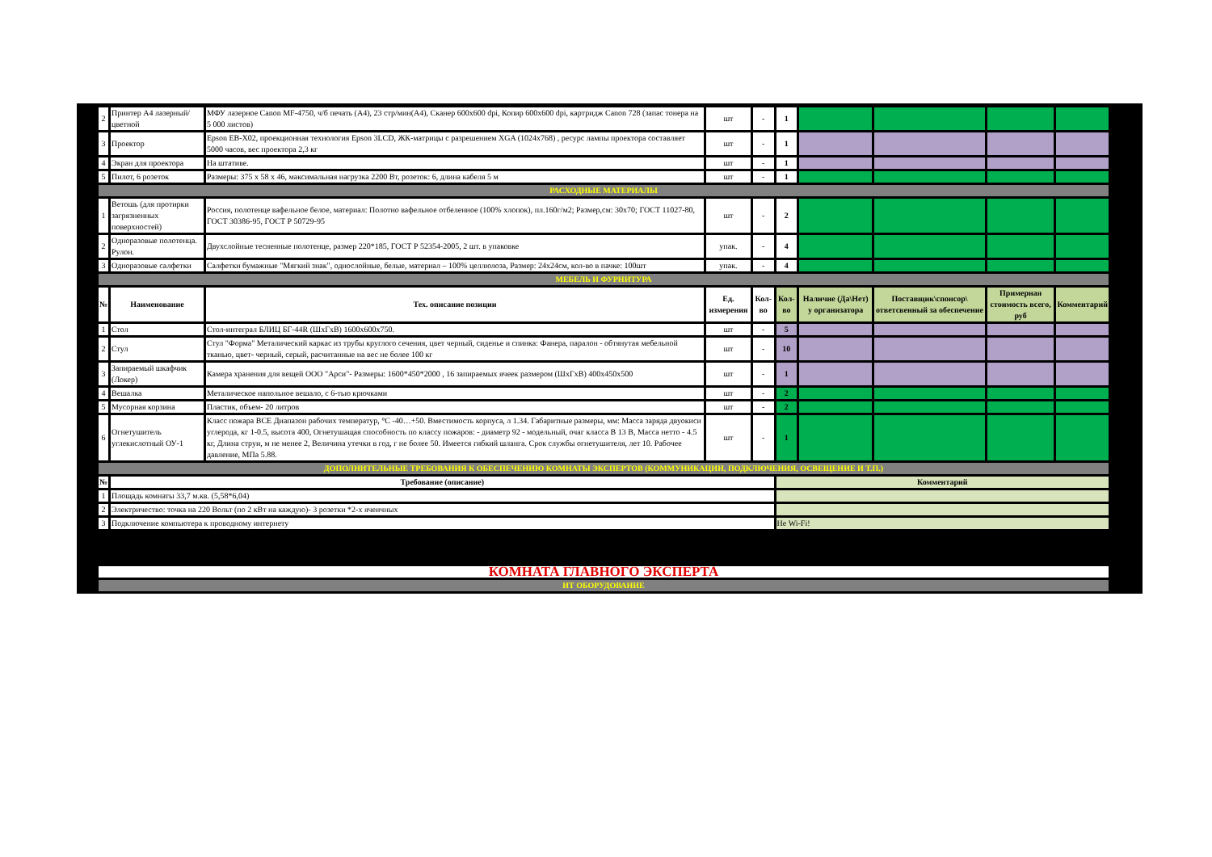| 2 | Принтер А4 лазерный/цветной | МФУ лазерное Canon MF-4750, ч/б печать (А4), 23 стр/мин(А4), Сканер 600x600 dpi, Копир 600x600 dpi, картридж Canon 728 (запас тонера на 5 000 листов) | шт | - | 1 | | | | |
| 3 | Проектор | Epson EB-X02, проекционная технология Epson 3LCD, ЖК-матрицы с разрешением XGA (1024x768) , ресурс лампы проектора составляет 5000 часов, вес проектора 2,3 кг | шт | - | 1 | | | | |
| 4 | Экран для проектора | На штативе. | шт | - | 1 | | | | |
| 5 | Пилот, 6 розеток | Размеры: 375 x 58 x 46, максимальная нагрузка 2200 Вт, розеток: 6, длина кабеля 5 м | шт | - | 1 | | | | |
| РАСХОДНЫЕ МАТЕРИАЛЫ | | | | | | | | | |
| 1 | Ветошь (для протирки загрязненных поверхностей) | Россия, полотенце вафельное белое, материал: Полотно вафельное отбеленное (100% хлопок), пл.160г/м2; Размер,см: 30х70; ГОСТ 11027-80, ГОСТ 30386-95, ГОСТ Р 50729-95 | шт | - | 2 | | | | |
| 2 | Одноразовые полотенца. Рулон. | Двухслойные тесненные полотенце, размер 220*185, ГОСТ Р 52354-2005, 2 шт. в упаковке | упак. | - | 4 | | | | |
| 3 | Одноразовые салфетки | Салфетки бумажные "Мягкий знак", однослойные, белые, материал – 100% целлюлоза, Размер: 24х24см, кол-во в пачке: 100шт | упак. | - | 4 | | | | |
| МЕБЕЛЬ И ФУРНИТУРА | | | | | | | | | |
| № | Наименование | Тех. описание позиции | Ед. измерения | Кол-во | Кол-во | Наличие (Да\Нет) у организатора | Поставщик\спонсор\ ответсвенный за обеспечение | Примерная стоимость всего, руб | Комментарий |
| 1 | Стол | Стол-интеграл БЛИЦ БГ-44R (ШхГхВ) 1600х600х750. | шт | - | 5 | | | | |
| 2 | Стул | Стул "Форма" Металический каркас из трубы круглого сечения, цвет черный, сиденье и спинка: Фанера, паралон - обтянутая мебельной тканью, цвет- черный, серый, расчитанные на вес не более 100 кг | шт | - | 10 | | | | |
| 3 | Запираемый шкафчик (Локер) | Камера хранения для вещей ООО "Арси"- Размеры: 1600*450*2000 , 16 запираемых ячеек размером (ШхГхВ) 400х450х500 | шт | - | 1 | | | | |
| 4 | Вешалка | Металическое напольное вешало, с 6-тью крючками | шт | - | 2 | | | | |
| 5 | Мусорная корзина | Пластик, объем- 20 литров | шт | - | 2 | | | | |
| 6 | Огнетушитель углекислотный ОУ-1 | Класс пожара ВСЕ Диапазон рабочих температур, °С -40…+50. Вместимость корпуса, л 1.34. Габаритные размеры, мм: Масса заряда двуокиси углерода, кг 1-0.5, высота 400, Огнетушащая способность по классу пожаров: - диаметр 92 - модельный, очаг класса В 13 В, Масса нетто - 4.5 кг, Длина струи, м не менее 2, Величина утечки в год, г не более 50. Имеется гибкий шланга. Срок службы огнетушителя, лет 10. Рабочее давление, МПа 5.88. | шт | - | 1 | | | | |
| ДОПОЛНИТЕЛЬНЫЕ ТРЕБОВАНИЯ К ОБЕСПЕЧЕНИЮ КОМНАТЫ ЭКСПЕРТОВ (КОММУНИКАЦИИ, ПОДКЛЮЧЕНИЯ, ОСВЕЩЕНИЕ И Т.П.) | | | | | | | | | |
| № | Требование (описание) | | | | Комментарий | | | | |
| 1 | Площадь комнаты 33,7 м.кв. (5,58*6,04) | | | | | | | | |
| 2 | Электричество: точка на 220 Вольт (по 2 кВт на каждую)- 3 розетки *2-х ячеичных | | | | | | | | |
| 3 | Подключение компьютера к проводному интернету | | | | Не Wi-Fi! | | | | |
| КОМНАТА ГЛАВНОГО ЭКСПЕРТА | | | | | | | | | |
| ИТ ОБОРУДОВАНИЕ | | | | | | | | | |